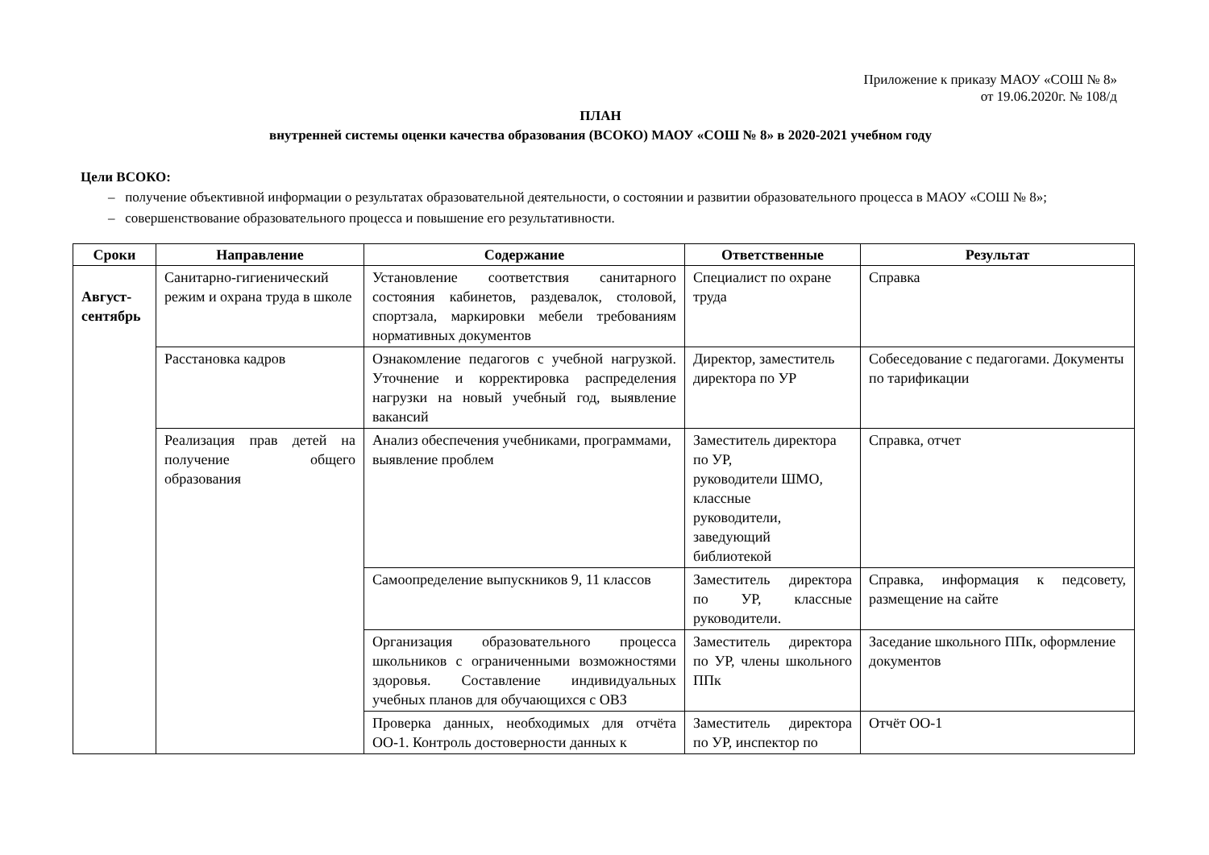Приложение к приказу МАОУ «СОШ № 8»
от 19.06.2020г. № 108/д
ПЛАН
внутренней системы оценки качества образования (ВСОКО) МАОУ «СОШ № 8» в 2020-2021 учебном году
Цели ВСОКО:
– получение объективной информации о результатах образовательной деятельности, о состоянии и развитии образовательного процесса в МАОУ «СОШ № 8»;
– совершенствование образовательного процесса и повышение его результативности.
| Сроки | Направление | Содержание | Ответственные | Результат |
| --- | --- | --- | --- | --- |
| Август-сентябрь | Санитарно-гигиенический режим и охрана труда в школе | Установление соответствия санитарного состояния кабинетов, раздевалок, столовой, спортзала, маркировки мебели требованиям нормативных документов | Специалист по охране труда | Справка |
| | Расстановка кадров | Ознакомление педагогов с учебной нагрузкой. Уточнение и корректировка распределения нагрузки на новый учебный год, выявление вакансий | Директор, заместитель директора по УР | Собеседование с педагогами. Документы по тарификации |
| | Реализация прав детей на получение общего образования | Анализ обеспечения учебниками, программами, выявление проблем | Заместитель директора по УР, руководители ШМО, классные руководители, заведующий библиотекой | Справка, отчет |
| | | Самоопределение выпускников 9, 11 классов | Заместитель директора по УР, классные руководители. | Справка, информация к педсовету, размещение на сайте |
| | | Организация образовательного процесса школьников с ограниченными возможностями здоровья. Составление индивидуальных учебных планов для обучающихся с ОВЗ | Заместитель директора по УР, члены школьного ППк | Заседание школьного ППк, оформление документов |
| | | Проверка данных, необходимых для отчёта ОО-1. Контроль достоверности данных к | Заместитель директора по УР, инспектор по | Отчёт ОО-1 |